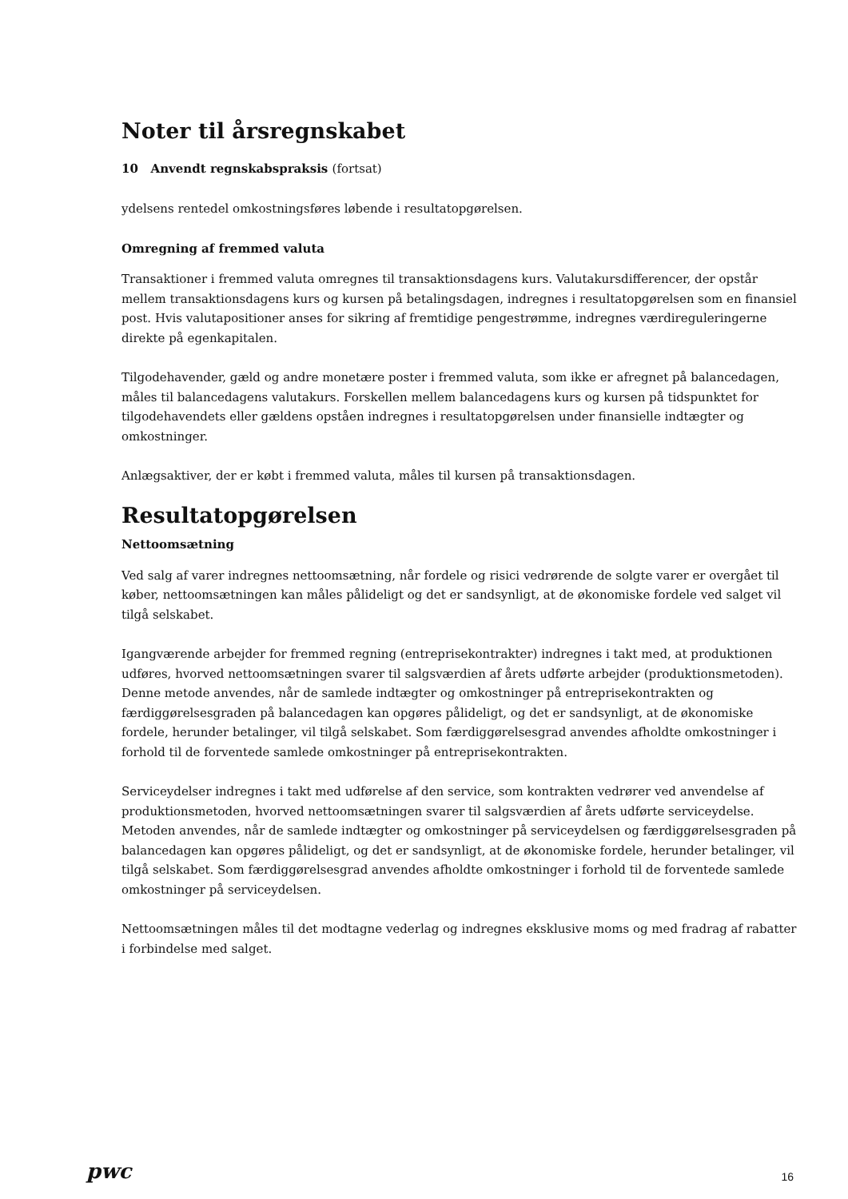Noter til årsregnskabet
10 Anvendt regnskabspraksis (fortsat)
ydelsens rentedel omkostningsføres løbende i resultatopgørelsen.
Omregning af fremmed valuta
Transaktioner i fremmed valuta omregnes til transaktionsdagens kurs. Valutakursdifferencer, der opstår mellem transaktionsdagens kurs og kursen på betalingsdagen, indregnes i resultatopgørelsen som en finansiel post. Hvis valutapositioner anses for sikring af fremtidige pengestrømme, indregnes værdireguleringerne direkte på egenkapitalen.
Tilgodehavender, gæld og andre monetære poster i fremmed valuta, som ikke er afregnet på balancedagen, måles til balancedagens valutakurs. Forskellen mellem balancedagens kurs og kursen på tidspunktet for tilgodehavendets eller gældens opståen indregnes i resultatopgørelsen under finansielle indtægter og omkostninger.
Anlægsaktiver, der er købt i fremmed valuta, måles til kursen på transaktionsdagen.
Resultatopgørelsen
Nettoomsætning
Ved salg af varer indregnes nettoomsætning, når fordele og risici vedrørende de solgte varer er overgået til køber, nettoomsætningen kan måles pålideligt og det er sandsynligt, at de økonomiske fordele ved salget vil tilgå selskabet.
Igangværende arbejder for fremmed regning (entreprisekontrakter) indregnes i takt med, at produktionen udføres, hvorved nettoomsætningen svarer til salgsværdien af årets udførte arbejder (produktionsmetoden). Denne metode anvendes, når de samlede indtægter og omkostninger på entreprisekontrakten og færdiggørelsesgraden på balancedagen kan opgøres pålideligt, og det er sandsynligt, at de økonomiske fordele, herunder betalinger, vil tilgå selskabet. Som færdiggørelsesgrad anvendes afholdte omkostninger i forhold til de forventede samlede omkostninger på entreprisekontrakten.
Serviceydelser indregnes i takt med udførelse af den service, som kontrakten vedrører ved anvendelse af produktionsmetoden, hvorved nettoomsætningen svarer til salgsværdien af årets udførte serviceydelse. Metoden anvendes, når de samlede indtægter og omkostninger på serviceydelsen og færdiggørelsesgraden på balancedagen kan opgøres pålideligt, og det er sandsynligt, at de økonomiske fordele, herunder betalinger, vil tilgå selskabet. Som færdiggørelsesgrad anvendes afholdte omkostninger i forhold til de forventede samlede omkostninger på serviceydelsen.
Nettoomsætningen måles til det modtagne vederlag og indregnes eksklusive moms og med fradrag af rabatter i forbindelse med salget.
pwc 16